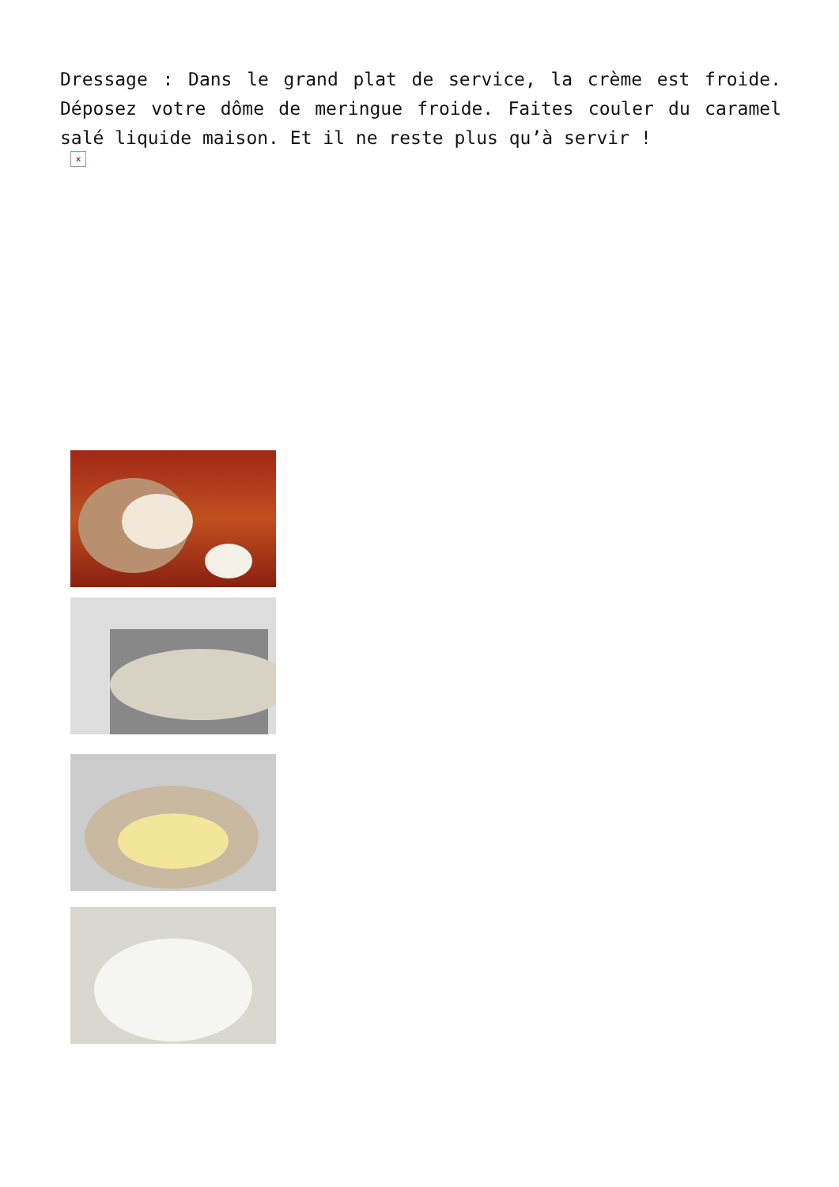Dressage : Dans le grand plat de service, la crème est froide. Déposez votre dôme de meringue froide. Faites couler du caramel salé liquide maison. Et il ne reste plus qu’à servir !
×